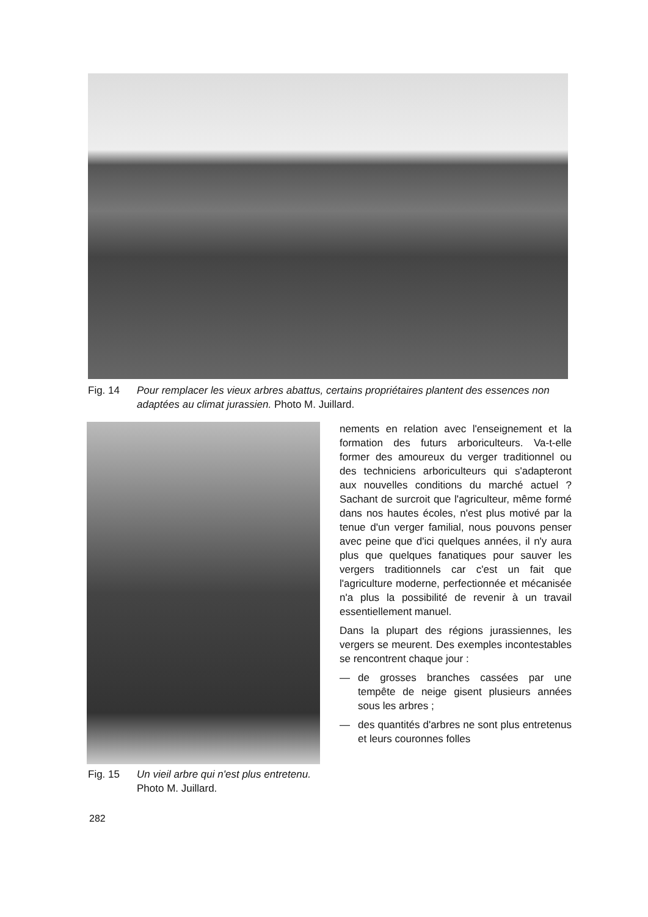Fig. 14 Pour remplacer les vieux arbres abattus, certains propriétaires plantent des essences non adaptées au climat jurassien. Photo M. Juillard.
Fig. 15 Un vieil arbre qui n'est plus entretenu. Photo M. Juillard.
nements en relation avec l'enseignement et la formation des futurs arboriculteurs. Va-t-elle former des amoureux du verger traditionnel ou des techniciens arboriculteurs qui s'adapteront aux nouvelles conditions du marché actuel ? Sachant de surcroit que l'agriculteur, même formé dans nos hautes écoles, n'est plus motivé par la tenue d'un verger familial, nous pouvons penser avec peine que d'ici quelques années, il n'y aura plus que quelques fanatiques pour sauver les vergers traditionnels car c'est un fait que l'agriculture moderne, perfectionnée et mécanisée n'a plus la possibilité de revenir à un travail essentiellement manuel.
Dans la plupart des régions jurassiennes, les vergers se meurent. Des exemples incontestables se rencontrent chaque jour :
— de grosses branches cassées par une tempête de neige gisent plusieurs années sous les arbres ;
— des quantités d'arbres ne sont plus entretenus et leurs couronnes folles
282